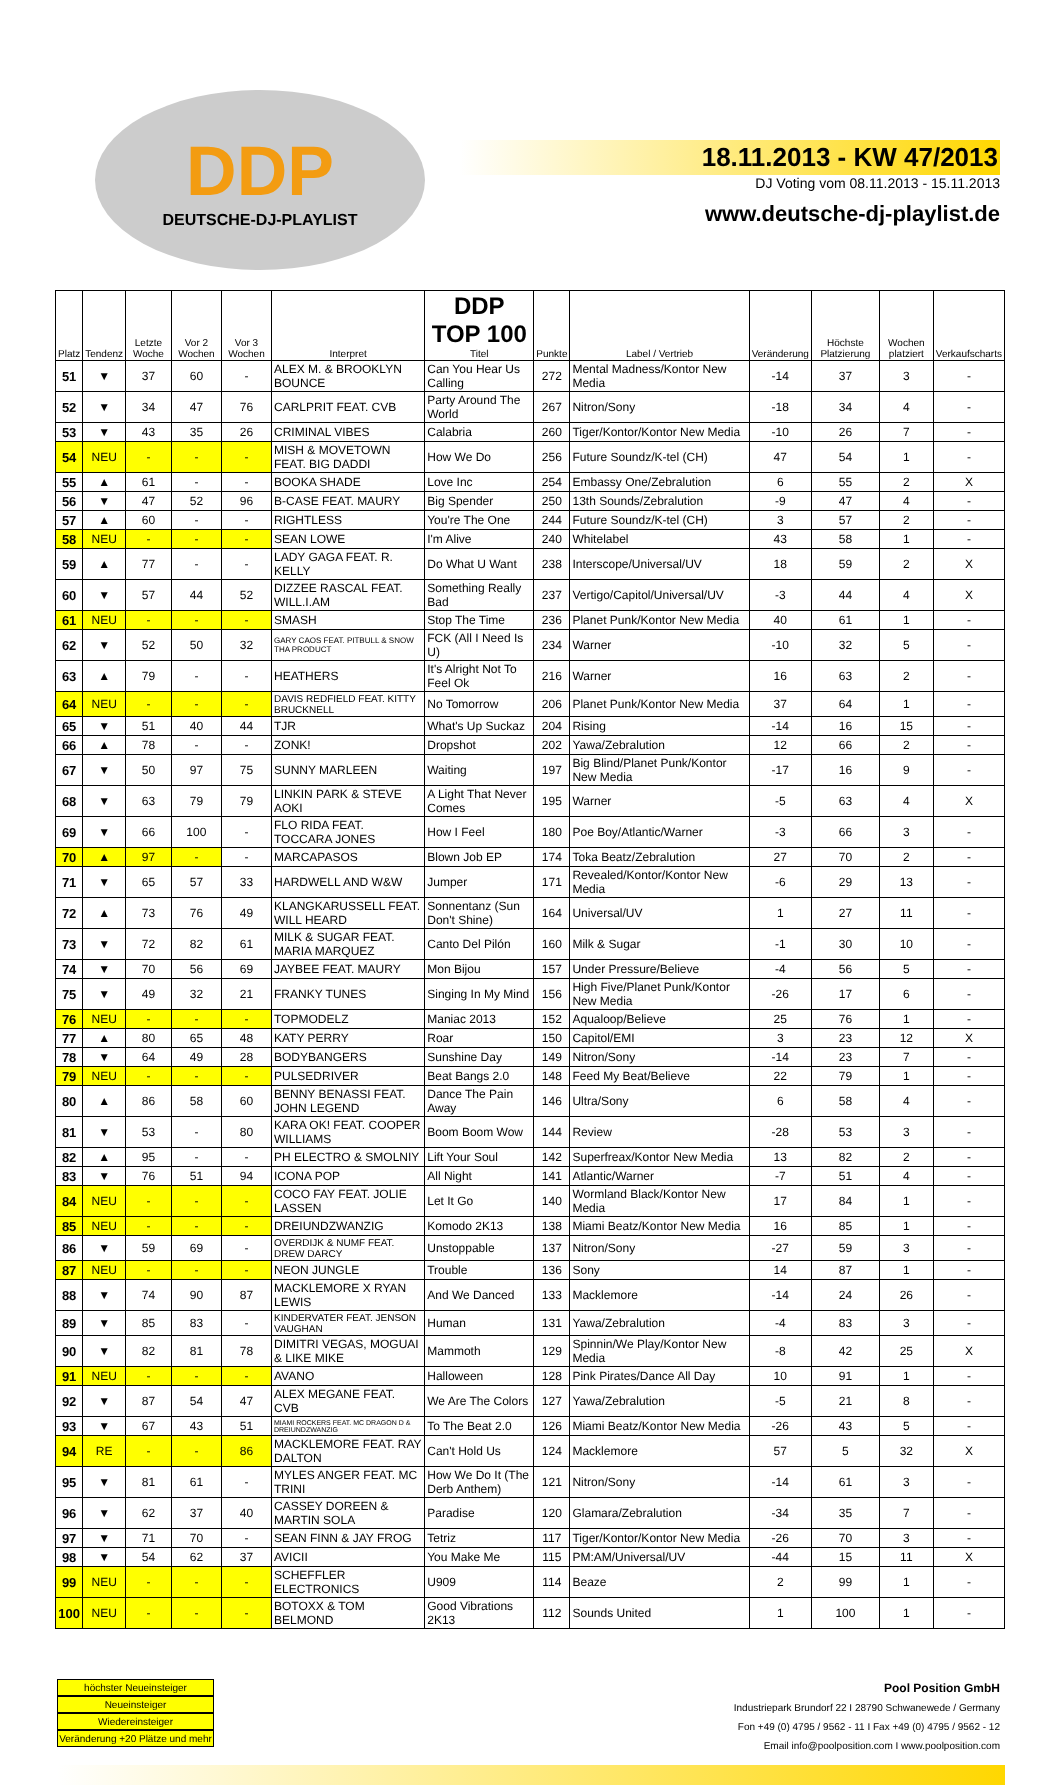DDP
DEUTSCHE-DJ-PLAYLIST
18.11.2013 - KW 47/2013
DJ Voting vom 08.11.2013 - 15.11.2013
www.deutsche-dj-playlist.de
| Platz | Tendenz | Letzte Woche | Vor 2 Wochen | Vor 3 Wochen | Interpret | DDP TOP 100 Titel | Punkte | Label / Vertrieb | Veränderung | Höchste Platzierung | Wochen platziert | Verkaufscharts |
| --- | --- | --- | --- | --- | --- | --- | --- | --- | --- | --- | --- | --- |
| 51 | ▼ | 37 | 60 | - | ALEX M. & BROOKLYN BOUNCE | Can You Hear Us Calling | 272 | Mental Madness/Kontor New Media | -14 | 37 | 3 | - |
| 52 | ▼ | 34 | 47 | 76 | CARLPRIT FEAT. CVB | Party Around The World | 267 | Nitron/Sony | -18 | 34 | 4 | - |
| 53 | ▼ | 43 | 35 | 26 | CRIMINAL VIBES | Calabria | 260 | Tiger/Kontor/Kontor New Media | -10 | 26 | 7 | - |
| 54 | NEU | - | - | - | MISH & MOVETOWN FEAT. BIG DADDI | How We Do | 256 | Future Soundz/K-tel (CH) | 47 | 54 | 1 | - |
| 55 | ▲ | 61 | - | - | BOOKA SHADE | Love Inc | 254 | Embassy One/Zebralution | 6 | 55 | 2 | X |
| 56 | ▼ | 47 | 52 | 96 | B-CASE FEAT. MAURY | Big Spender | 250 | 13th Sounds/Zebralution | -9 | 47 | 4 | - |
| 57 | ▲ | 60 | - | - | RIGHTLESS | You're The One | 244 | Future Soundz/K-tel (CH) | 3 | 57 | 2 | - |
| 58 | NEU | - | - | - | SEAN LOWE | I'm Alive | 240 | Whitelabel | 43 | 58 | 1 | - |
| 59 | ▲ | 77 | - | - | LADY GAGA FEAT. R. KELLY | Do What U Want | 238 | Interscope/Universal/UV | 18 | 59 | 2 | X |
| 60 | ▼ | 57 | 44 | 52 | DIZZEE RASCAL FEAT. WILL.I.AM | Something Really Bad | 237 | Vertigo/Capitol/Universal/UV | -3 | 44 | 4 | X |
| 61 | NEU | - | - | - | SMASH | Stop The Time | 236 | Planet Punk/Kontor New Media | 40 | 61 | 1 | - |
| 62 | ▼ | 52 | 50 | 32 | GARY CAOS FEAT. PITBULL & SNOW THA PRODUCT | FCK (All I Need Is U) | 234 | Warner | -10 | 32 | 5 | - |
| 63 | ▲ | 79 | - | - | HEATHERS | It's Alright Not To Feel Ok | 216 | Warner | 16 | 63 | 2 | - |
| 64 | NEU | - | - | - | DAVIS REDFIELD FEAT. KITTY BRUCKNELL | No Tomorrow | 206 | Planet Punk/Kontor New Media | 37 | 64 | 1 | - |
| 65 | ▼ | 51 | 40 | 44 | TJR | What's Up Suckaz | 204 | Rising | -14 | 16 | 15 | - |
| 66 | ▲ | 78 | - | - | ZONK! | Dropshot | 202 | Yawa/Zebralution | 12 | 66 | 2 | - |
| 67 | ▼ | 50 | 97 | 75 | SUNNY MARLEEN | Waiting | 197 | Big Blind/Planet Punk/Kontor New Media | -17 | 16 | 9 | - |
| 68 | ▼ | 63 | 79 | 79 | LINKIN PARK & STEVE AOKI | A Light That Never Comes | 195 | Warner | -5 | 63 | 4 | X |
| 69 | ▼ | 66 | 100 | - | FLO RIDA FEAT. TOCCARA JONES | How I Feel | 180 | Poe Boy/Atlantic/Warner | -3 | 66 | 3 | - |
| 70 | ▲ | 97 | - | - | MARCAPASOS | Blown Job EP | 174 | Toka Beatz/Zebralution | 27 | 70 | 2 | - |
| 71 | ▼ | 65 | 57 | 33 | HARDWELL AND W&W | Jumper | 171 | Revealed/Kontor/Kontor New Media | -6 | 29 | 13 | - |
| 72 | ▲ | 73 | 76 | 49 | KLANGKARUSSELL FEAT. WILL HEARD | Sonnentanz (Sun Don't Shine) | 164 | Universal/UV | 1 | 27 | 11 | - |
| 73 | ▼ | 72 | 82 | 61 | MILK & SUGAR FEAT. MARIA MARQUEZ | Canto Del Pilón | 160 | Milk & Sugar | -1 | 30 | 10 | - |
| 74 | ▼ | 70 | 56 | 69 | JAYBEE FEAT. MAURY | Mon Bijou | 157 | Under Pressure/Believe | -4 | 56 | 5 | - |
| 75 | ▼ | 49 | 32 | 21 | FRANKY TUNES | Singing In My Mind | 156 | High Five/Planet Punk/Kontor New Media | -26 | 17 | 6 | - |
| 76 | NEU | - | - | - | TOPMODELZ | Maniac 2013 | 152 | Aqualoop/Believe | 25 | 76 | 1 | - |
| 77 | ▲ | 80 | 65 | 48 | KATY PERRY | Roar | 150 | Capitol/EMI | 3 | 23 | 12 | X |
| 78 | ▼ | 64 | 49 | 28 | BODYBANGERS | Sunshine Day | 149 | Nitron/Sony | -14 | 23 | 7 | - |
| 79 | NEU | - | - | - | PULSEDRIVER | Beat Bangs 2.0 | 148 | Feed My Beat/Believe | 22 | 79 | 1 | - |
| 80 | ▲ | 86 | 58 | 60 | BENNY BENASSI FEAT. JOHN LEGEND | Dance The Pain Away | 146 | Ultra/Sony | 6 | 58 | 4 | - |
| 81 | ▼ | 53 | - | 80 | KARA OK! FEAT. COOPER WILLIAMS | Boom Boom Wow | 144 | Review | -28 | 53 | 3 | - |
| 82 | ▲ | 95 | - | - | PH ELECTRO & SMOLNIY | Lift Your Soul | 142 | Superfreax/Kontor New Media | 13 | 82 | 2 | - |
| 83 | ▼ | 76 | 51 | 94 | ICONA POP | All Night | 141 | Atlantic/Warner | -7 | 51 | 4 | - |
| 84 | NEU | - | - | - | COCO FAY FEAT. JOLIE LASSEN | Let It Go | 140 | Wormland Black/Kontor New Media | 17 | 84 | 1 | - |
| 85 | NEU | - | - | - | DREIUNDZWANZIG | Komodo 2K13 | 138 | Miami Beatz/Kontor New Media | 16 | 85 | 1 | - |
| 86 | ▼ | 59 | 69 | - | OVERDIJK & NUMF FEAT. DREW DARCY | Unstoppable | 137 | Nitron/Sony | -27 | 59 | 3 | - |
| 87 | NEU | - | - | - | NEON JUNGLE | Trouble | 136 | Sony | 14 | 87 | 1 | - |
| 88 | ▼ | 74 | 90 | 87 | MACKLEMORE X RYAN LEWIS | And We Danced | 133 | Macklemore | -14 | 24 | 26 | - |
| 89 | ▼ | 85 | 83 | - | KINDERVATER FEAT. JENSON VAUGHAN | Human | 131 | Yawa/Zebralution | -4 | 83 | 3 | - |
| 90 | ▼ | 82 | 81 | 78 | DIMITRI VEGAS, MOGUAI & LIKE MIKE | Mammoth | 129 | Spinnin/We Play/Kontor New Media | -8 | 42 | 25 | X |
| 91 | NEU | - | - | - | AVANO | Halloween | 128 | Pink Pirates/Dance All Day | 10 | 91 | 1 | - |
| 92 | ▼ | 87 | 54 | 47 | ALEX MEGANE FEAT. CVB | We Are The Colors | 127 | Yawa/Zebralution | -5 | 21 | 8 | - |
| 93 | ▼ | 67 | 43 | 51 | MIAMI ROCKERS FEAT. MC DRAGON D & DREIUNDZWANZIG | To The Beat 2.0 | 126 | Miami Beatz/Kontor New Media | -26 | 43 | 5 | - |
| 94 | RE | - | - | 86 | MACKLEMORE FEAT. RAY DALTON | Can't Hold Us | 124 | Macklemore | 57 | 5 | 32 | X |
| 95 | ▼ | 81 | 61 | - | MYLES ANGER FEAT. MC TRINI | How We Do It (The Derb Anthem) | 121 | Nitron/Sony | -14 | 61 | 3 | - |
| 96 | ▼ | 62 | 37 | 40 | CASSEY DOREEN & MARTIN SOLA | Paradise | 120 | Glamara/Zebralution | -34 | 35 | 7 | - |
| 97 | ▼ | 71 | 70 | - | SEAN FINN & JAY FROG | Tetriz | 117 | Tiger/Kontor/Kontor New Media | -26 | 70 | 3 | - |
| 98 | ▼ | 54 | 62 | 37 | AVICII | You Make Me | 115 | PM:AM/Universal/UV | -44 | 15 | 11 | X |
| 99 | NEU | - | - | - | SCHEFFLER ELECTRONICS | U909 | 114 | Beaze | 2 | 99 | 1 | - |
| 100 | NEU | - | - | - | BOTOXX & TOM BELMOND | Good Vibrations 2K13 | 112 | Sounds United | 1 | 100 | 1 | - |
höchster Neueinsteiger
Neueinsteiger
Wiedereinsteiger
Veränderung +20 Plätze und mehr
Pool Position GmbH
Industriepark Brundorf 22 I 28790 Schwanewede / Germany
Fon +49 (0) 4795 / 9562 - 11 I Fax +49 (0) 4795 / 9562 - 12
Email info@poolposition.com I www.poolposition.com